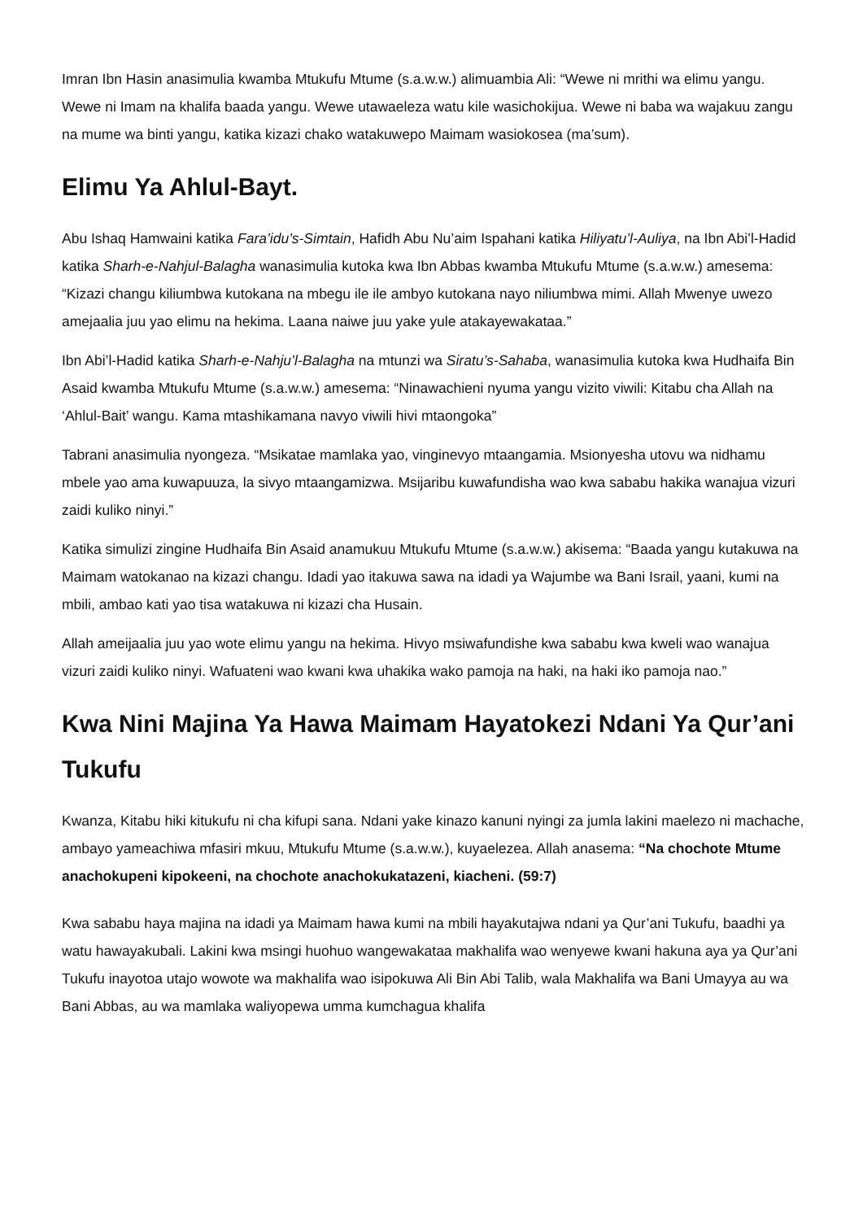Imran Ibn Hasin anasimulia kwamba Mtukufu Mtume (s.a.w.w.) alimuambia Ali: “Wewe ni mrithi wa elimu yangu. Wewe ni Imam na khalifa baada yangu. Wewe utawaeleza watu kile wasichokijua. Wewe ni baba wa wajakuu zangu na mume wa binti yangu, katika kizazi chako watakuwepo Maimam wasiokosea (ma’sum).
Elimu Ya Ahlul-Bayt.
Abu Ishaq Hamwaini katika Fara’idu’s-Simtain, Hafidh Abu Nu’aim Ispahani katika Hiliyatu’l-Auliya, na Ibn Abi’l-Hadid katika Sharh-e-Nahjul-Balagha wanasimulia kutoka kwa Ibn Abbas kwamba Mtukufu Mtume (s.a.w.w.) amesema: “Kizazi changu kiliumbwa kutokana na mbegu ile ile ambyo kutokana nayo niliumbwa mimi. Allah Mwenye uwezo amejaalia juu yao elimu na hekima. Laana naiwe juu yake yule atakayewakataa.”
Ibn Abi’l-Hadid katika Sharh-e-Nahju’l-Balagha na mtunzi wa Siratu’s-Sahaba, wanasimulia kutoka kwa Hudhaifa Bin Asaid kwamba Mtukufu Mtume (s.a.w.w.) amesema: “Ninawachieni nyuma yangu vizito viwili: Kitabu cha Allah na ‘Ahlul-Bait’ wangu. Kama mtashikamana navyo viwili hivi mtaongoka”
Tabrani anasimulia nyongeza. “Msikatae mamlaka yao, vinginevyo mtaangamia. Msionyesha utovu wa nidhamu mbele yao ama kuwapuuza, la sivyo mtaangamizwa. Msijaribu kuwafundisha wao kwa sababu hakika wanajua vizuri zaidi kuliko ninyi.”
Katika simulizi zingine Hudhaifa Bin Asaid anamukuu Mtukufu Mtume (s.a.w.w.) akisema: “Baada yangu kutakuwa na Maimam watokanao na kizazi changu. Idadi yao itakuwa sawa na idadi ya Wajumbe wa Bani Israil, yaani, kumi na mbili, ambao kati yao tisa watakuwa ni kizazi cha Husain.
Allah ameijaalia juu yao wote elimu yangu na hekima. Hivyo msiwafundishe kwa sababu kwa kweli wao wanajua vizuri zaidi kuliko ninyi. Wafuateni wao kwani kwa uhakika wako pamoja na haki, na haki iko pamoja nao.”
Kwa Nini Majina Ya Hawa Maimam Hayatokezi Ndani Ya Qur’ani Tukufu
Kwanza, Kitabu hiki kitukufu ni cha kifupi sana. Ndani yake kinazo kanuni nyingi za jumla lakini maelezo ni machache, ambayo yameachiwa mfasiri mkuu, Mtukufu Mtume (s.a.w.w.), kuyaelezea. Allah anasema: “Na chochote Mtume anachokupeni kipokeeni, na chochote anachokukatazeni, kiacheni. (59:7)
Kwa sababu haya majina na idadi ya Maimam hawa kumi na mbili hayakutajwa ndani ya Qur’ani Tukufu, baadhi ya watu hawayakubali. Lakini kwa msingi huohuo wangewakataa makhalifa wao wenyewe kwani hakuna aya ya Qur’ani Tukufu inayotoa utajo wowote wa makhalifa wao isipokuwa Ali Bin Abi Talib, wala Makhalifa wa Bani Umayya au wa Bani Abbas, au wa mamlaka waliyopewa umma kumchagua khalifa